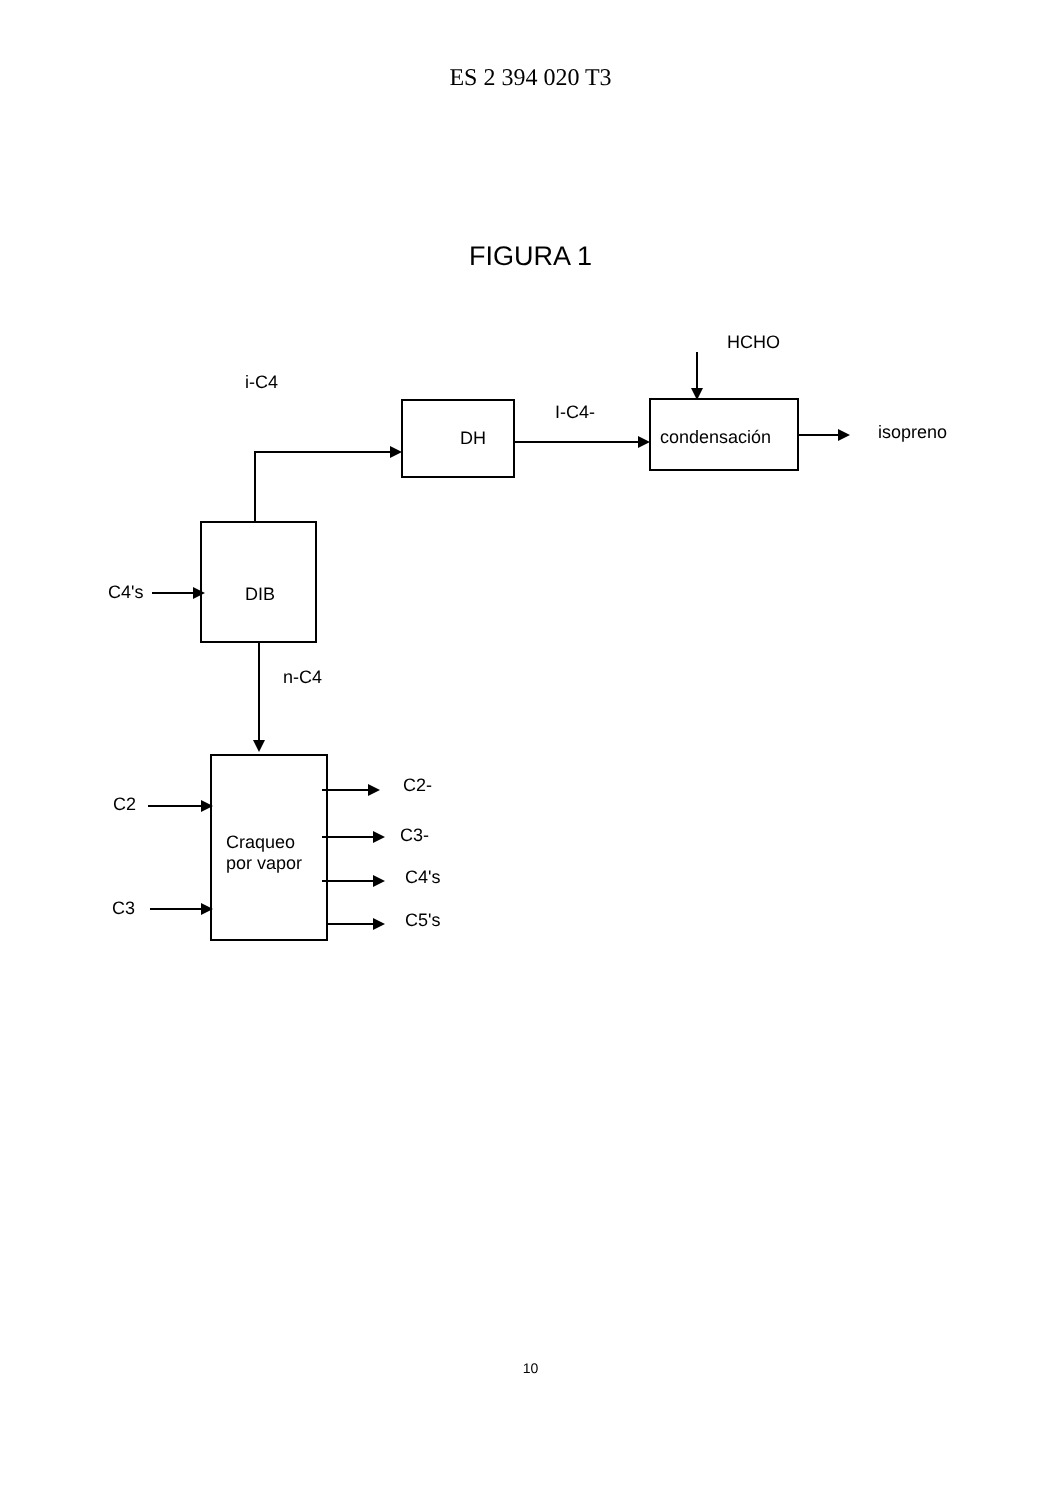ES 2 394 020 T3
FIGURA 1
HCHO
i-C4
I-C4-
DH condensación isopreno
C4's DIB
n-C4
C2
C3
Craqueo
por vapor
C2-
C3-
C4's
C5's
10